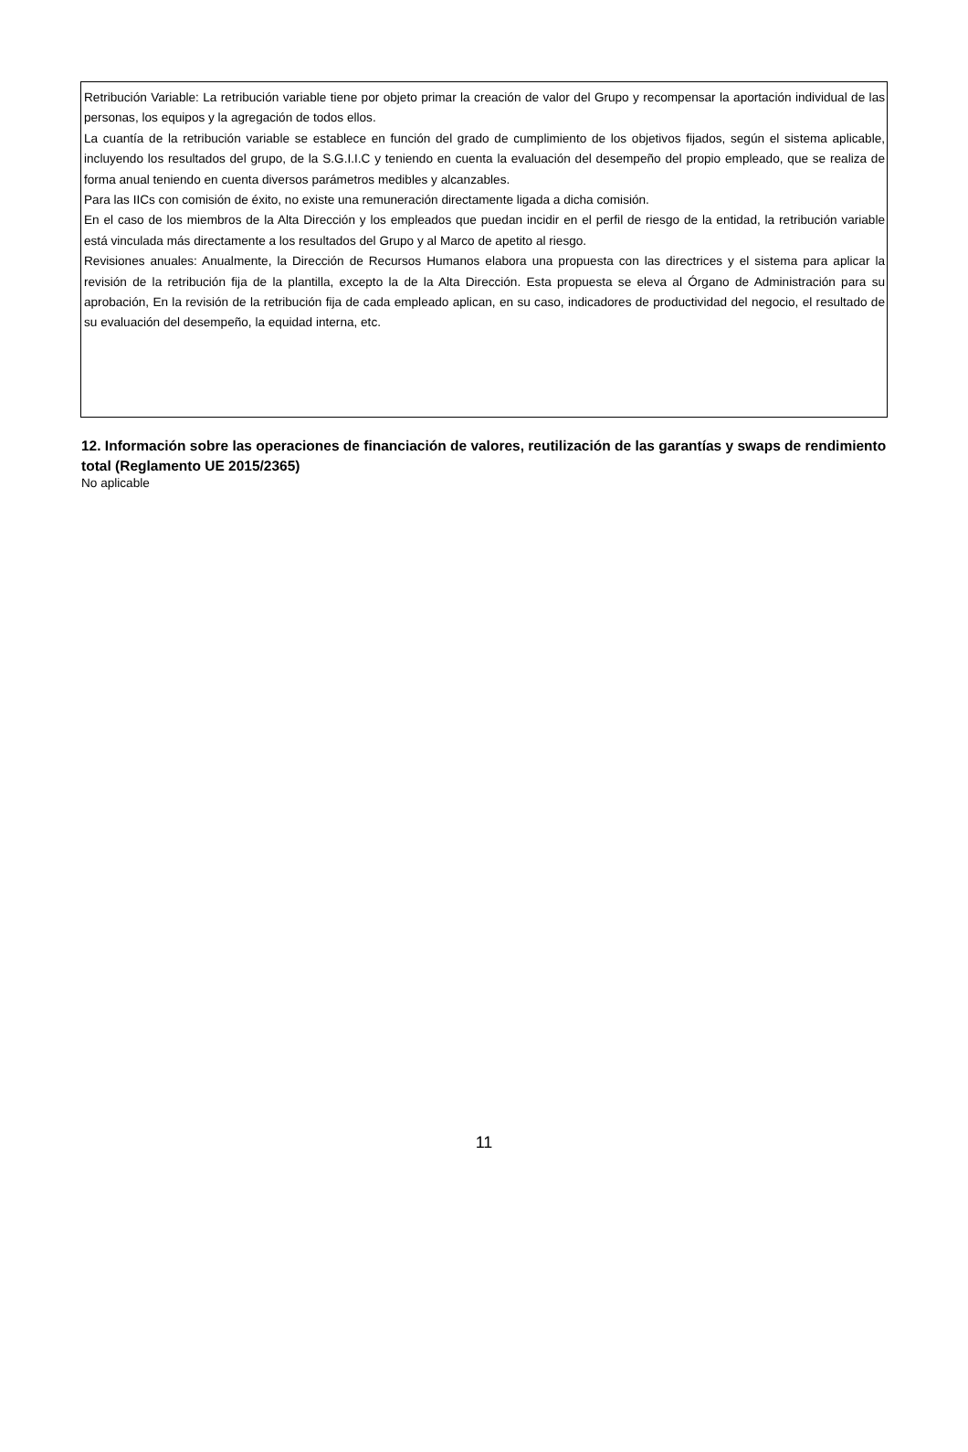Retribución Variable: La retribución variable tiene por objeto primar la creación de valor del Grupo y recompensar la aportación individual de las personas, los equipos y la agregación de todos ellos.
La cuantía de la retribución variable se establece en función del grado de cumplimiento de los objetivos fijados, según el sistema aplicable, incluyendo los resultados del grupo, de la S.G.I.I.C y teniendo en cuenta la evaluación del desempeño del propio empleado, que se realiza de forma anual teniendo en cuenta diversos parámetros medibles y alcanzables.
Para las IICs con comisión de éxito, no existe una remuneración directamente ligada a dicha comisión.
En el caso de los miembros de la Alta Dirección y los empleados que puedan incidir en el perfil de riesgo de la entidad, la retribución variable está vinculada más directamente a los resultados del Grupo y al Marco de apetito al riesgo.
Revisiones anuales: Anualmente, la Dirección de Recursos Humanos elabora una propuesta con las directrices y el sistema para aplicar la revisión de la retribución fija de la plantilla, excepto la de la Alta Dirección. Esta propuesta se eleva al Órgano de Administración para su aprobación, En la revisión de la retribución fija de cada empleado aplican, en su caso, indicadores de productividad del negocio, el resultado de su evaluación del desempeño, la equidad interna, etc.
12. Información sobre las operaciones de financiación de valores, reutilización de las garantías y swaps de rendimiento total (Reglamento UE 2015/2365)
No aplicable
11